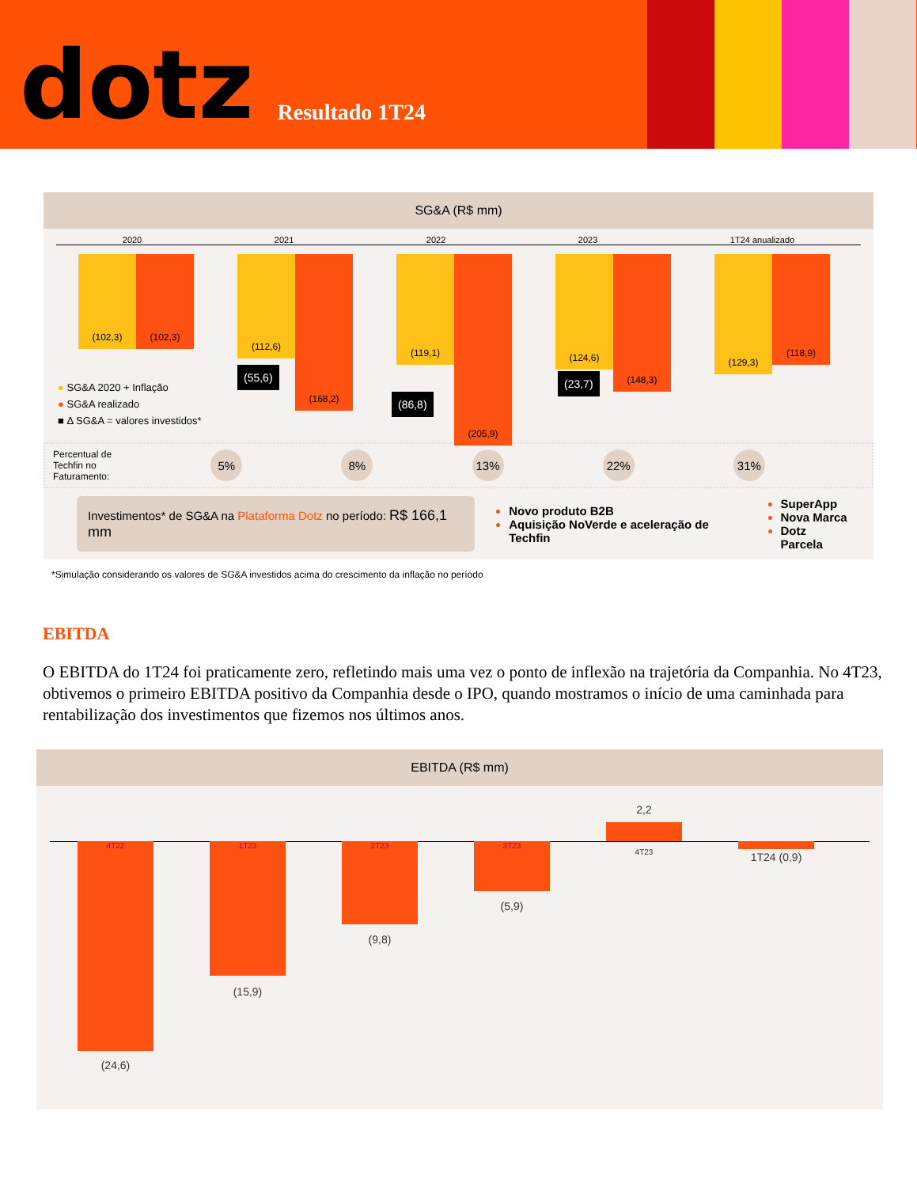dotz
Resultado 1T24
SG&A (R$ mm)
2020 2021 2022 2023 1T24 anualizado
(102,3) (102,3)
(112,6)
(168,2)
(119,1)
(205,9)
(124,6)
(148,3)
(129,3)
(118,9)
(55,6)
(86,8)
(23,7)
● SG&A 2020 + Inflação
● SG&A realizado
■ Δ SG&A = valores investidos*
Percentual de
Techfin no
Faturamento:
5% 8% 13% 22% 31%
Investimentos* de SG&A na Plataforma Dotz no período: R$ 166,1 mm
Novo produto B2B
Aquisição NoVerde e aceleração de Techfin
SuperApp
Nova Marca
Dotz Parcela
*Simulação considerando os valores de SG&A investidos acima do crescimento da inflação no período
EBITDA
O EBITDA do 1T24 foi praticamente zero, refletindo mais uma vez o ponto de inflexão na trajetória da Companhia. No 4T23, obtivemos o primeiro EBITDA positivo da Companhia desde o IPO, quando mostramos o início de uma caminhada para rentabilização dos investimentos que fizemos nos últimos anos.
EBITDA (R$ mm)
4T22
(24,6)
1T23
(15,9)
2T23
(9,8)
3T23
(5,9)
2,2
4T23 1T24 (0,9)